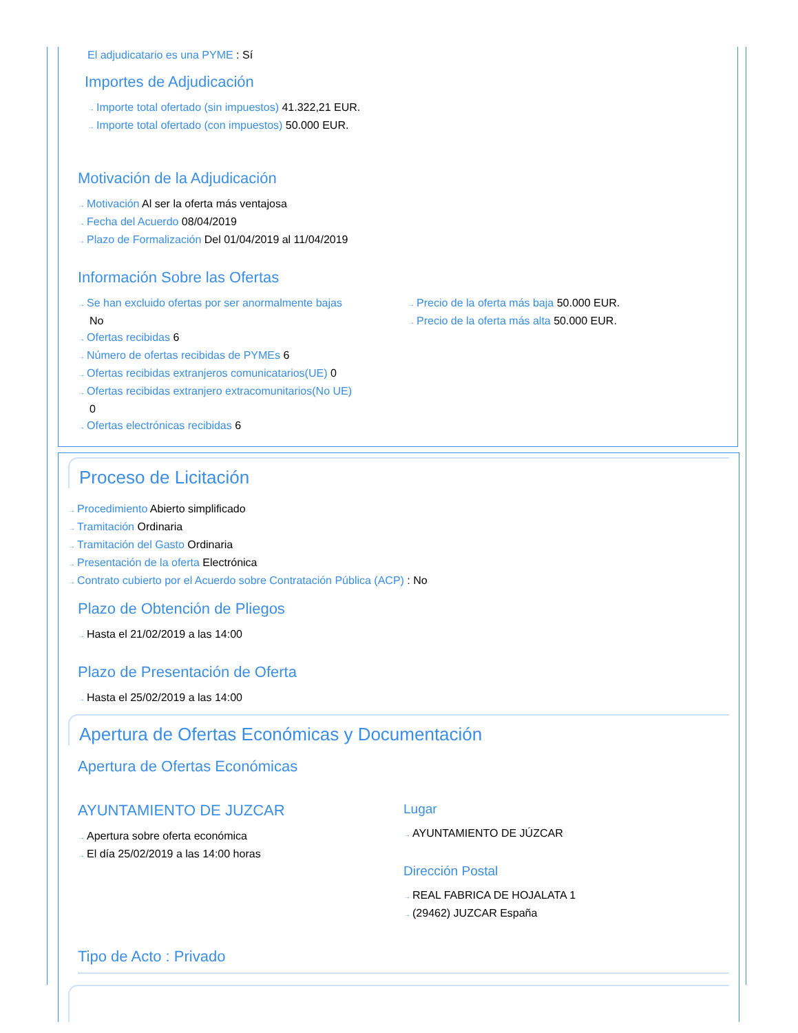El adjudicatario es una PYME : Sí
Importes de Adjudicación
→ Importe total ofertado (sin impuestos) 41.322,21 EUR.
→ Importe total ofertado (con impuestos) 50.000 EUR.
Motivación de la Adjudicación
→ Motivación Al ser la oferta más ventajosa
→ Fecha del Acuerdo 08/04/2019
→ Plazo de Formalización Del 01/04/2019 al 11/04/2019
Información Sobre las Ofertas
→ Se han excluido ofertas por ser anormalmente bajas
No
→ Ofertas recibidas 6
→ Número de ofertas recibidas de PYMEs 6
→ Ofertas recibidas extranjeros comunicatarios(UE) 0
→ Ofertas recibidas extranjero extracomunitarios(No UE)
0
→ Ofertas electrónicas recibidas 6
→ Precio de la oferta más baja 50.000 EUR.
→ Precio de la oferta más alta 50.000 EUR.
Proceso de Licitación
→ Procedimiento Abierto simplificado
→ Tramitación Ordinaria
→ Tramitación del Gasto Ordinaria
→ Presentación de la oferta Electrónica
→ Contrato cubierto por el Acuerdo sobre Contratación Pública (ACP) : No
Plazo de Obtención de Pliegos
→ Hasta el 21/02/2019 a las 14:00
Plazo de Presentación de Oferta
→ Hasta el 25/02/2019 a las 14:00
Apertura de Ofertas Económicas y Documentación
Apertura de Ofertas Económicas
AYUNTAMIENTO DE JUZCAR
→ Apertura sobre oferta económica
→ El día 25/02/2019 a las 14:00 horas
Lugar
→ AYUNTAMIENTO DE JÚZCAR
Dirección Postal
→ REAL FABRICA DE HOJALATA 1
→ (29462) JUZCAR España
Tipo de Acto : Privado